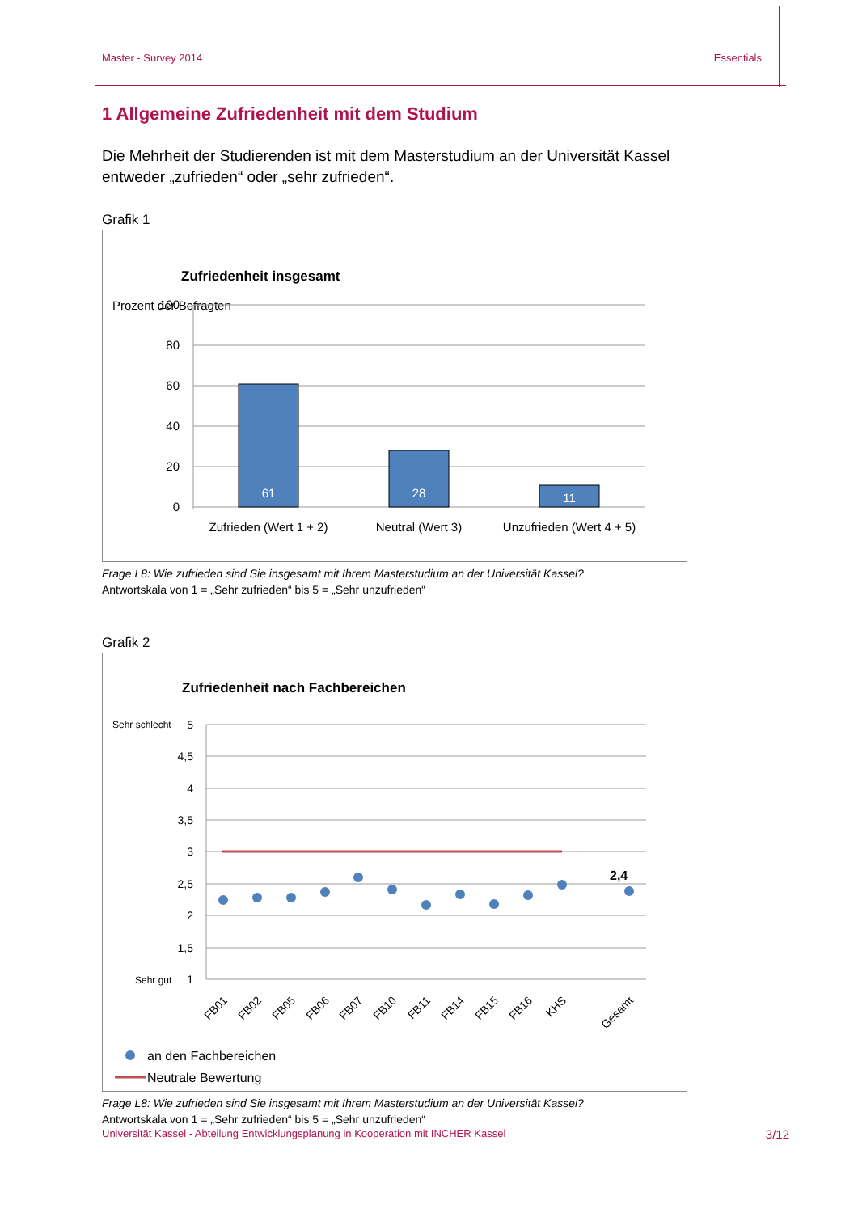Master - Survey 2014 Essentials
1 Allgemeine Zufriedenheit mit dem Studium
Die Mehrheit der Studierenden ist mit dem Masterstudium an der Universität Kassel entweder „zufrieden“ oder „sehr zufrieden“.
Grafik 1
Zufriedenheit insgesamt
Prozent der Befragten
100
80
60
40
20
0
61
28
11
Zufrieden (Wert 1 + 2)
Neutral (Wert 3)
Unzufrieden (Wert 4 + 5)
Frage L8: Wie zufrieden sind Sie insgesamt mit Ihrem Masterstudium an der Universität Kassel?
Antwortskala von 1 = „Sehr zufrieden“ bis 5 = „Sehr unzufrieden“
Grafik 2
Zufriedenheit nach Fachbereichen
Sehr schlecht
Sehr gut
5
4,5
4
3,5
3
2,5
2
1,5
1
2,4
FB01
FB02
FB05
FB06
FB07
FB10
FB11
FB14
FB15
FB16
KHS
Gesamt
an den Fachbereichen
Neutrale Bewertung
Frage L8: Wie zufrieden sind Sie insgesamt mit Ihrem Masterstudium an der Universität Kassel?
Antwortskala von 1 = „Sehr zufrieden“ bis 5 = „Sehr unzufrieden“
Universität Kassel - Abteilung Entwicklungsplanung in Kooperation mit INCHER Kassel 3/12